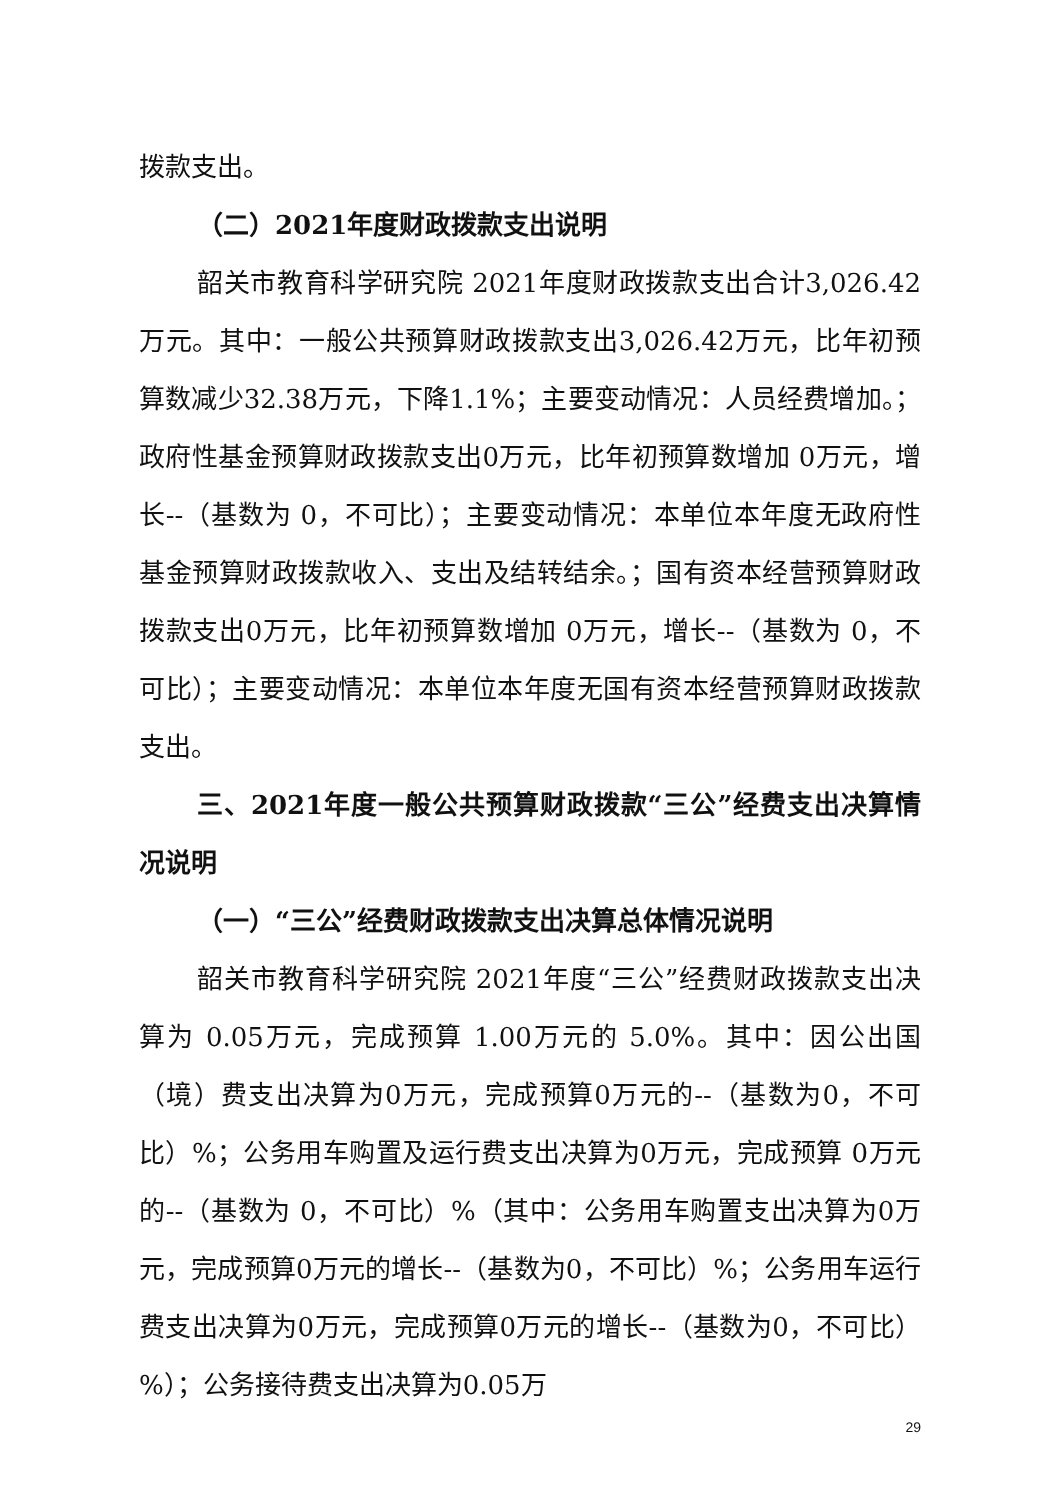拨款支出。
（二）2021年度财政拨款支出说明
韶关市教育科学研究院 2021年度财政拨款支出合计3,026.42万元。其中：一般公共预算财政拨款支出3,026.42万元，比年初预算数减少32.38万元，下降1.1%；主要变动情况：人员经费增加。；政府性基金预算财政拨款支出0万元，比年初预算数增加 0万元，增长--（基数为 0，不可比）；主要变动情况：本单位本年度无政府性基金预算财政拨款收入、支出及结转结余。；国有资本经营预算财政拨款支出0万元，比年初预算数增加 0万元，增长--（基数为 0，不可比）；主要变动情况：本单位本年度无国有资本经营预算财政拨款支出。
三、2021年度一般公共预算财政拨款“三公”经费支出决算情况说明
（一）“三公”经费财政拨款支出决算总体情况说明
韶关市教育科学研究院 2021年度“三公”经费财政拨款支出决算为 0.05万元，完成预算 1.00万元的 5.0%。其中：因公出国（境）费支出决算为0万元，完成预算0万元的--（基数为0，不可比）%；公务用车购置及运行费支出决算为0万元，完成预算 0万元的--（基数为 0，不可比）%（其中：公务用车购置支出决算为0万元，完成预算0万元的增长--（基数为0，不可比）%；公务用车运行费支出决算为0万元，完成预算0万元的增长--（基数为0，不可比）%）；公务接待费支出决算为0.05万
29